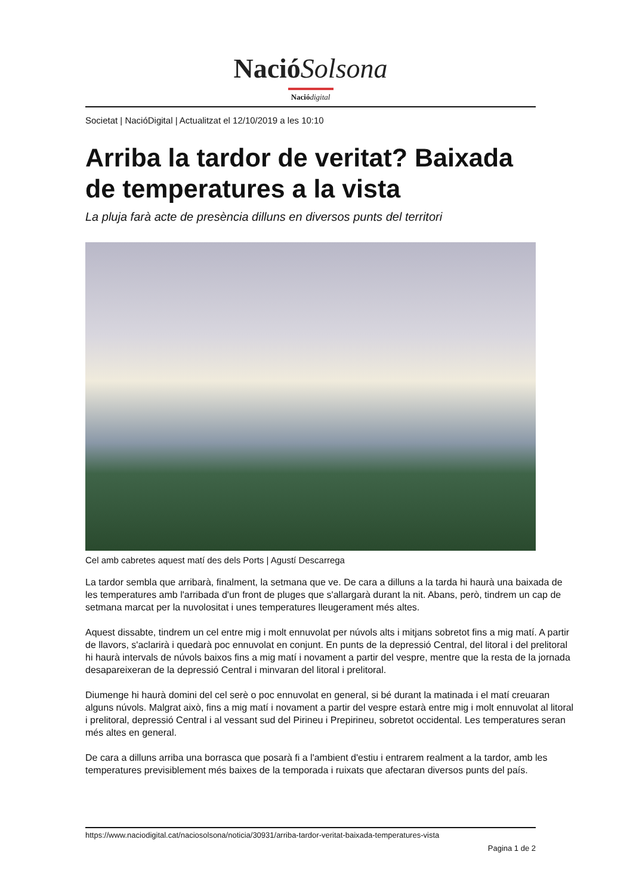NacióSolsona
Nació digital
Societat | NacióDigital | Actualitzat el 12/10/2019 a les 10:10
Arriba la tardor de veritat? Baixada de temperatures a la vista
La pluja farà acte de presència dilluns en diversos punts del territori
Cel amb cabretes aquest matí des dels Ports | Agustí Descarrega
La tardor sembla que arribarà, finalment, la setmana que ve. De cara a dilluns a la tarda hi haurà una baixada de les temperatures amb l'arribada d'un front de pluges que s'allargarà durant la nit. Abans, però, tindrem un cap de setmana marcat per la nuvolositat i unes temperatures lleugerament més altes.
Aquest dissabte, tindrem un cel entre mig i molt ennuvolat per núvols alts i mitjans sobretot fins a mig matí. A partir de llavors, s'aclarirà i quedarà poc ennuvolat en conjunt. En punts de la depressió Central, del litoral i del prelitoral hi haurà intervals de núvols baixos fins a mig matí i novament a partir del vespre, mentre que la resta de la jornada desapareixeran de la depressió Central i minvaran del litoral i prelitoral.
Diumenge hi haurà domini del cel serè o poc ennuvolat en general, si bé durant la matinada i el matí creuaran alguns núvols. Malgrat això, fins a mig matí i novament a partir del vespre estarà entre mig i molt ennuvolat al litoral i prelitoral, depressió Central i al vessant sud del Pirineu i Prepirineu, sobretot occidental. Les temperatures seran més altes en general.
De cara a dilluns arriba una borrasca que posarà fi a l'ambient d'estiu i entrarem realment a la tardor, amb les temperatures previsiblement més baixes de la temporada i ruixats que afectaran diversos punts del país.
https://www.naciodigital.cat/naciosolsona/noticia/30931/arriba-tardor-veritat-baixada-temperatures-vista
Pagina 1 de 2